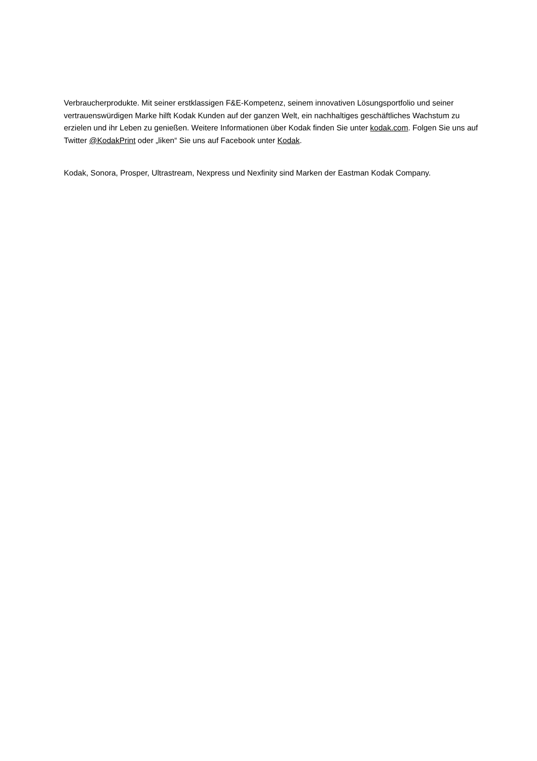Verbraucherprodukte. Mit seiner erstklassigen F&E-Kompetenz, seinem innovativen Lösungsportfolio und seiner vertrauenswürdigen Marke hilft Kodak Kunden auf der ganzen Welt, ein nachhaltiges geschäftliches Wachstum zu erzielen und ihr Leben zu genießen. Weitere Informationen über Kodak finden Sie unter kodak.com. Folgen Sie uns auf Twitter @KodakPrint oder „liken“ Sie uns auf Facebook unter Kodak.
Kodak, Sonora, Prosper, Ultrastream, Nexpress und Nexfinity sind Marken der Eastman Kodak Company.